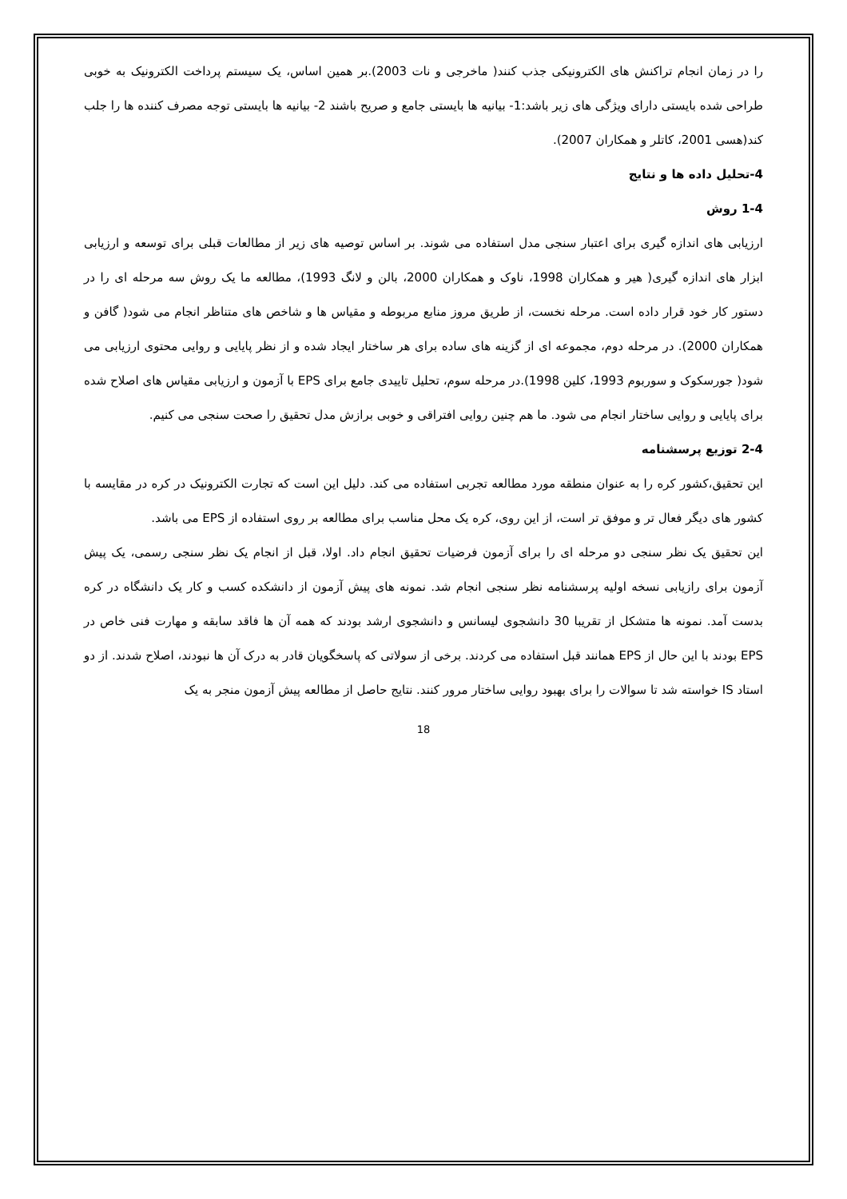را در زمان انجام تراکنش های الکترونیکی جذب کنند( ماخرجی و نات 2003).بر همین اساس، یک سیستم پرداخت الکترونیک به خوبی طراحی شده بایستی دارای ویژگی های زیر باشد:1- بیانیه ها بایستی جامع و صریح باشند 2- بیانیه ها بایستی توجه مصرف کننده ها را جلب کند(هسی 2001، کاتلر و همکاران 2007).
4-تحلیل داده ها و نتایج
1-4 روش
ارزیابی های اندازه گیری برای اعتبار سنجی مدل استفاده می شوند. بر اساس توصیه های زیر از مطالعات قبلی برای توسعه و ارزیابی ابزار های اندازه گیری( هیر و همکاران 1998، ناوک و همکاران 2000، بالن و لانگ 1993)، مطالعه ما یک روش سه مرحله ای را در دستور کار خود قرار داده است. مرحله نخست، از طریق مروز منابع مربوطه و مقیاس ها و شاخص های متناظر انجام می شود( گافن و همکاران 2000). در مرحله دوم، مجموعه ای از گزینه های ساده برای هر ساختار ایجاد شده و از نظر پایایی و روایی محتوی ارزیابی می شود( جورسکوک و سوربوم 1993، کلین 1998).در مرحله سوم، تحلیل تاییدی جامع برای EPS با آزمون و ارزیابی مقیاس های اصلاح شده برای پایایی و روایی ساختار انجام می شود. ما هم چنین روایی افتراقی و خوبی برازش مدل تحقیق را صحت سنجی می کنیم.
2-4 توزیع پرسشنامه
این تحقیق،کشور کره را به عنوان منطقه مورد مطالعه تجربی استفاده می کند. دلیل این است که تجارت الکترونیک در کره در مقایسه با کشور های دیگر فعال تر و موفق تر است، از این روی، کره یک محل مناسب برای مطالعه بر روی استفاده از EPS می باشد.
این تحقیق یک نظر سنجی دو مرحله ای را برای آزمون فرضیات تحقیق انجام داد. اولا، قبل از انجام یک نظر سنجی رسمی، یک پیش آزمون برای رازیابی نسخه اولیه پرسشنامه نظر سنجی انجام شد. نمونه های پیش آزمون از دانشکده کسب و کار یک دانشگاه در کره بدست آمد. نمونه ها متشکل از تقریبا 30 دانشجوی لیسانس و دانشجوی ارشد بودند که همه آن ها فاقد سابقه و مهارت فنی خاص در EPS بودند با این حال از EPS همانند قبل استفاده می کردند. برخی از سولاتی که پاسخگویان قادر به درک آن ها نبودند، اصلاح شدند. از دو استاد IS خواسته شد تا سوالات را برای بهبود روایی ساختار مرور کنند. نتایج حاصل از مطالعه پیش آزمون منجر به یک
18